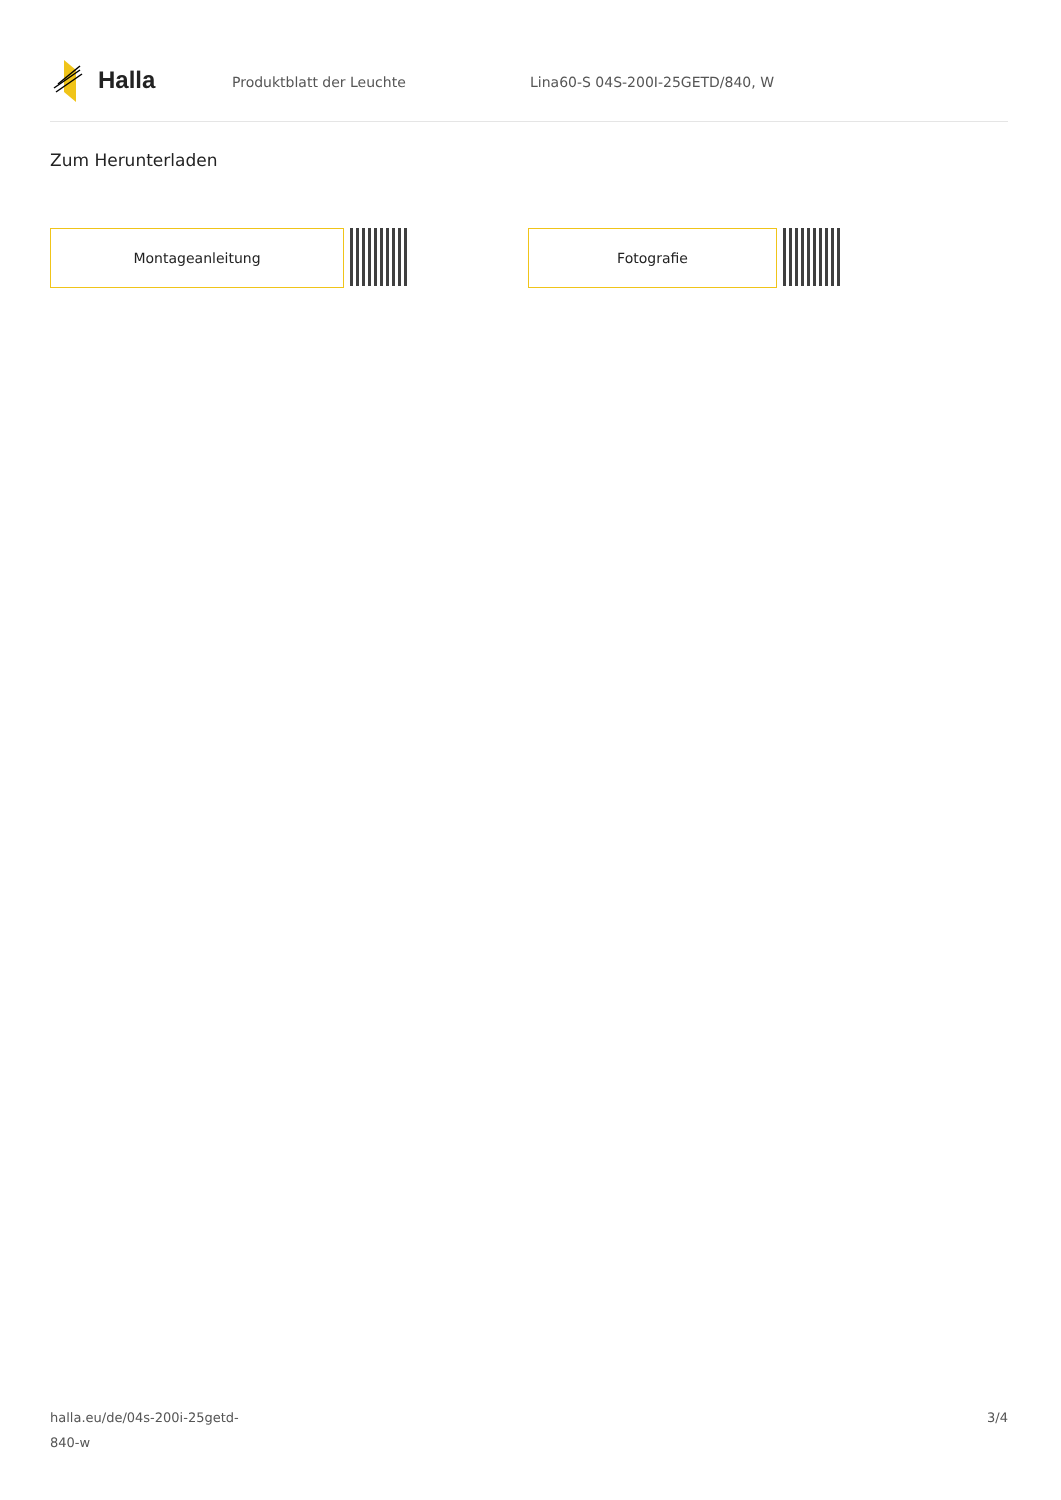Halla
Produktblatt der Leuchte Lina60-S 04S-200I-25GETD/840, W
Zum Herunterladen
Montageanleitung Fotografie
halla.eu/de/04s-200i-25getd-
840-w
3/4